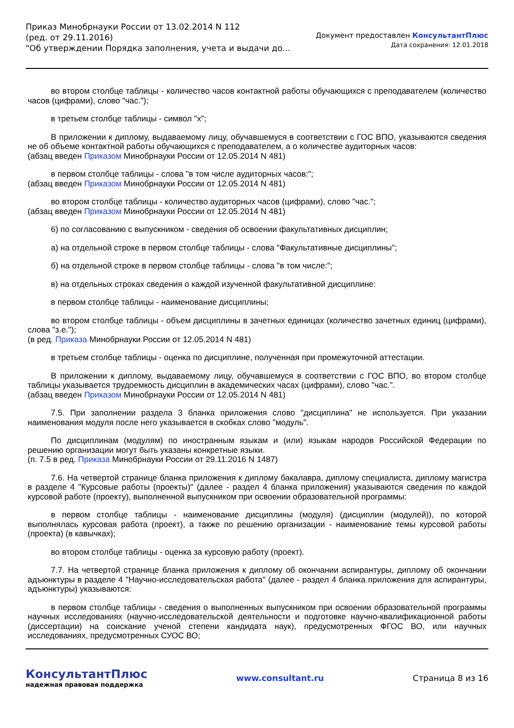Приказ Минобрнауки России от 13.02.2014 N 112
(ред. от 29.11.2016)
"Об утверждении Порядка заполнения, учета и выдачи до...
Документ предоставлен КонсультантПлюс
Дата сохранения: 12.01.2018
во втором столбце таблицы - количество часов контактной работы обучающихся с преподавателем (количество часов (цифрами), слово "час.");
в третьем столбце таблицы - символ "x";
В приложении к диплому, выдаваемому лицу, обучавшемуся в соответствии с ГОС ВПО, указываются сведения не об объеме контактной работы обучающихся с преподавателем, а о количестве аудиторных часов:
(абзац введен Приказом Минобрнауки России от 12.05.2014 N 481)
в первом столбце таблицы - слова "в том числе аудиторных часов:";
(абзац введен Приказом Минобрнауки России от 12.05.2014 N 481)
во втором столбце таблицы - количество аудиторных часов (цифрами), слово "час.";
(абзац введен Приказом Минобрнауки России от 12.05.2014 N 481)
6) по согласованию с выпускником - сведения об освоении факультативных дисциплин;
а) на отдельной строке в первом столбце таблицы - слова "Факультативные дисциплины";
б) на отдельной строке в первом столбце таблицы - слова "в том числе:";
в) на отдельных строках сведения о каждой изученной факультативной дисциплине:
в первом столбце таблицы - наименование дисциплины;
во втором столбце таблицы - объем дисциплины в зачетных единицах (количество зачетных единиц (цифрами), слова "з.е.");
(в ред. Приказа Минобрнауки России от 12.05.2014 N 481)
в третьем столбце таблицы - оценка по дисциплине, полученная при промежуточной аттестации.
В приложении к диплому, выдаваемому лицу, обучавшемуся в соответствии с ГОС ВПО, во втором столбце таблицы указывается трудоемкость дисциплин в академических часах (цифрами), слово "час.".
(абзац введен Приказом Минобрнауки России от 12.05.2014 N 481)
7.5. При заполнении раздела 3 бланка приложения слово "дисциплина" не используется. При указании наименования модуля после него указывается в скобках слово "модуль".
По дисциплинам (модулям) по иностранным языкам и (или) языкам народов Российской Федерации по решению организации могут быть указаны конкретные языки.
(п. 7.5 в ред. Приказа Минобрнауки России от 29.11.2016 N 1487)
7.6. На четвертой странице бланка приложения к диплому бакалавра, диплому специалиста, диплому магистра в разделе 4 "Курсовые работы (проекты)" (далее - раздел 4 бланка приложения) указываются сведения по каждой курсовой работе (проекту), выполненной выпускником при освоении образовательной программы:
в первом столбце таблицы - наименование дисциплины (модуля) (дисциплин (модулей)), по которой выполнялась курсовая работа (проект), а также по решению организации - наименование темы курсовой работы (проекта) (в кавычках);
во втором столбце таблицы - оценка за курсовую работу (проект).
7.7. На четвертой странице бланка приложения к диплому об окончании аспирантуры, диплому об окончании адъюнктуры в разделе 4 "Научно-исследовательская работа" (далее - раздел 4 бланка приложения для аспирантуры, адъюнктуры) указываются:
в первом столбце таблицы - сведения о выполненных выпускником при освоении образовательной программы научных исследованиях (научно-исследовательской деятельности и подготовке научно-квалификационной работы (диссертации) на соискание ученой степени кандидата наук), предусмотренных ФГОС ВО, или научных исследованиях, предусмотренных СУОС ВО;
КонсультантПлюс
надежная правовая поддержка
www.consultant.ru Страница 8 из 16